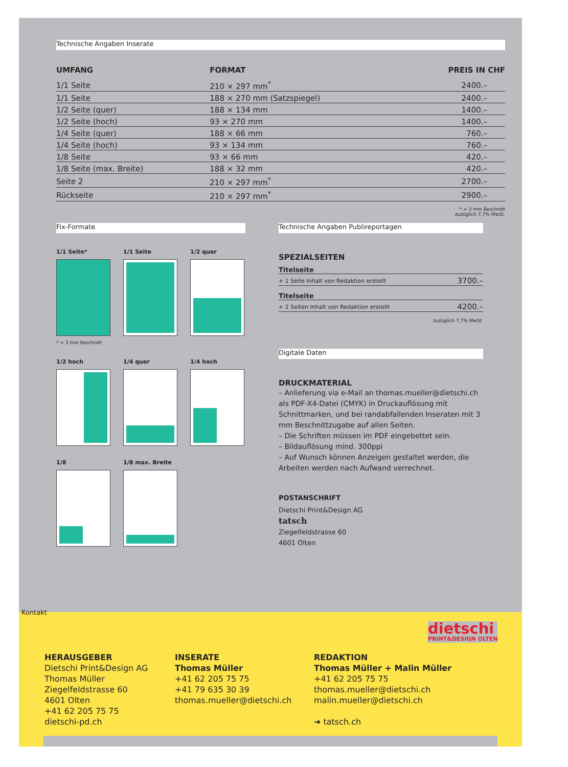Technische Angaben Inserate
| UMFANG | FORMAT | PREIS IN CHF |
| --- | --- | --- |
| 1/1 Seite | 210 × 297 mm<sup>*</sup> | 2400.– |
| 1/1 Seite | 188 × 270 mm (Satzspiegel) | 2400.– |
| 1/2 Seite (quer) | 188 × 134 mm | 1400.– |
| 1/2 Seite (hoch) | 93 × 270 mm | 1400.– |
| 1/4 Seite (quer) | 188 × 66 mm | 760.– |
| 1/4 Seite (hoch) | 93 × 134 mm | 760.– |
| 1/8 Seite | 93 × 66 mm | 420.– |
| 1/8 Seite (max. Breite) | 188 × 32 mm | 420.– |
| Seite 2 | 210 × 297 mm<sup>*</sup> | 2700.– |
| Rückseite | 210 × 297 mm<sup>*</sup> | 2900.– |
* + 3 mm Beschnitt
zuzüglich 7,7% MwSt.
Fix-Formate
1/1 Seite*
* + 3 mm Beschnitt
1/1 Seite
1/2 quer
1/2 hoch
1/4 quer
1/4 hoch
1/8
1/8 max. Breite
Technische Angaben Publireportagen
SPEZIALSEITEN
| Titelseite | |
| + 1 Seite Inhalt von Redaktion erstellt | 3700.– |
| Titelseite | |
| + 2 Seiten Inhalt von Redaktion erstellt | 4200.– |
zuzüglich 7,7% MwSt.
Digitale Daten
DRUCKMATERIAL
– Anlieferung via e-Mail an thomas.mueller@dietschi.ch als PDF-X4-Datei (CMYK) in Druckauflösung mit Schnittmarken, und bei randabfallenden Inseraten mit 3 mm Beschnittzugabe auf allen Seiten.
– Die Schriften müssen im PDF eingebettet sein.
– Bildauflösung mind. 300ppi
– Auf Wunsch können Anzeigen gestaltet werden, die Arbeiten werden nach Aufwand verrechnet.
POSTANSCHRIFT
Dietschi Print&Design AG
tatsch
Ziegelfeldstrasse 60
4601 Olten
Kontakt
dietschi
PRINT&DESIGN OLTEN
HERAUSGEBER
Dietschi Print&Design AG
Thomas Müller
Ziegelfeldstrasse 60
4601 Olten
+41 62 205 75 75
dietschi-pd.ch
INSERATE
Thomas Müller
+41 62 205 75 75
+41 79 635 30 39
thomas.mueller@dietschi.ch
REDAKTION
Thomas Müller + Malin Müller
+41 62 205 75 75
thomas.mueller@dietschi.ch
malin.mueller@dietschi.ch
➜ tatsch.ch